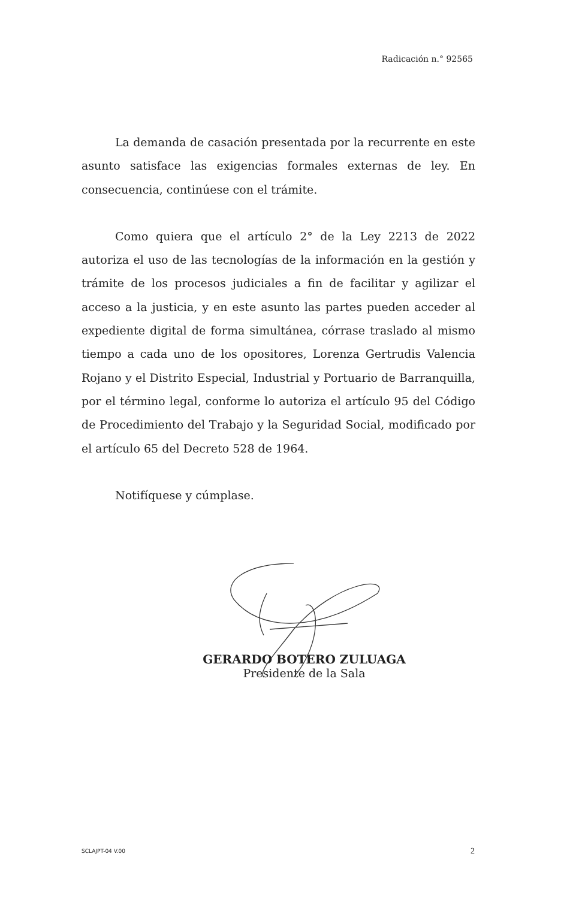Radicación n.° 92565
La demanda de casación presentada por la recurrente en este asunto satisface las exigencias formales externas de ley. En consecuencia, continúese con el trámite.
Como quiera que el artículo 2° de la Ley 2213 de 2022 autoriza el uso de las tecnologías de la información en la gestión y trámite de los procesos judiciales a fin de facilitar y agilizar el acceso a la justicia, y en este asunto las partes pueden acceder al expediente digital de forma simultánea, córrase traslado al mismo tiempo a cada uno de los opositores, Lorenza Gertrudis Valencia Rojano y el Distrito Especial, Industrial y Portuario de Barranquilla, por el término legal, conforme lo autoriza el artículo 95 del Código de Procedimiento del Trabajo y la Seguridad Social, modificado por el artículo 65 del Decreto 528 de 1964.
Notifíquese y cúmplase.
GERARDO BOTERO ZULUAGA
Presidente de la Sala
SCLAJPT-04 V.00 2